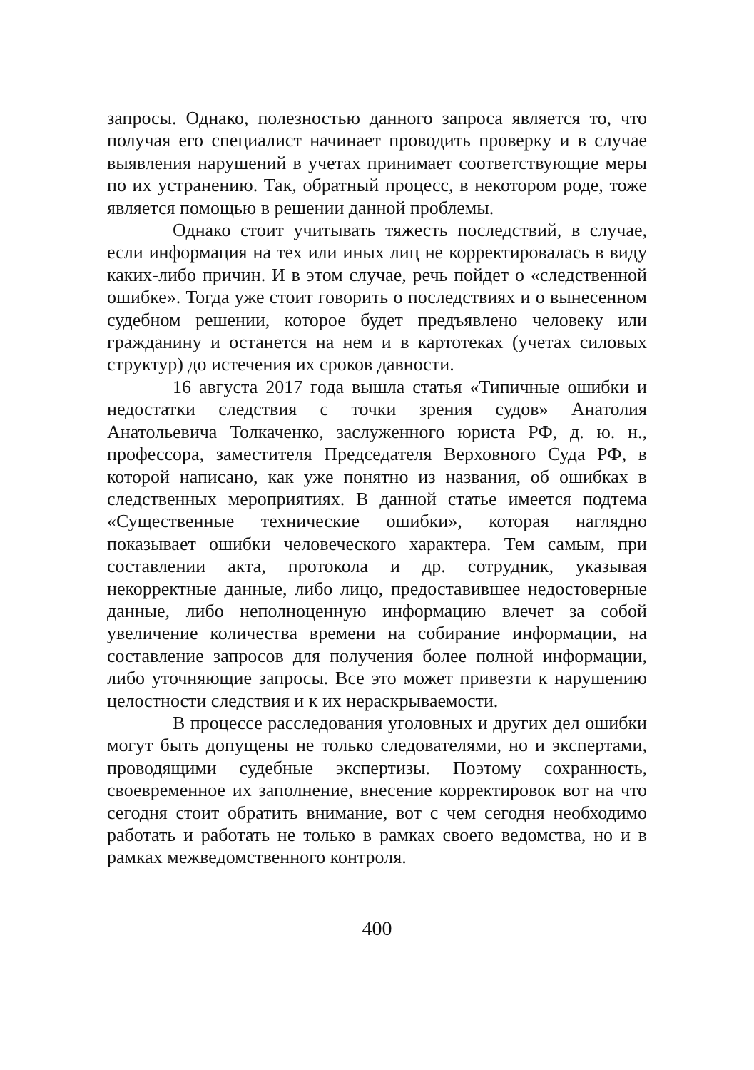запросы. Однако, полезностью данного запроса является то, что получая его специалист начинает проводить проверку и в случае выявления нарушений в учетах принимает соответствующие меры по их устранению. Так, обратный процесс, в некотором роде, тоже является помощью в решении данной проблемы.
Однако стоит учитывать тяжесть последствий, в случае, если информация на тех или иных лиц не корректировалась в виду каких-либо причин. И в этом случае, речь пойдет о «следственной ошибке». Тогда уже стоит говорить о последствиях и о вынесенном судебном решении, которое будет предъявлено человеку или гражданину и останется на нем и в картотеках (учетах силовых структур) до истечения их сроков давности.
16 августа 2017 года вышла статья «Типичные ошибки и недостатки следствия с точки зрения судов» Анатолия Анатольевича Толкаченко, заслуженного юриста РФ, д. ю. н., профессора, заместителя Председателя Верховного Суда РФ, в которой написано, как уже понятно из названия, об ошибках в следственных мероприятиях. В данной статье имеется подтема «Существенные технические ошибки», которая наглядно показывает ошибки человеческого характера. Тем самым, при составлении акта, протокола и др. сотрудник, указывая некорректные данные, либо лицо, предоставившее недостоверные данные, либо неполноценную информацию влечет за собой увеличение количества времени на собирание информации, на составление запросов для получения более полной информации, либо уточняющие запросы. Все это может привезти к нарушению целостности следствия и к их нераскрываемости.
В процессе расследования уголовных и других дел ошибки могут быть допущены не только следователями, но и экспертами, проводящими судебные экспертизы. Поэтому сохранность, своевременное их заполнение, внесение корректировок вот на что сегодня стоит обратить внимание, вот с чем сегодня необходимо работать и работать не только в рамках своего ведомства, но и в рамках межведомственного контроля.
400